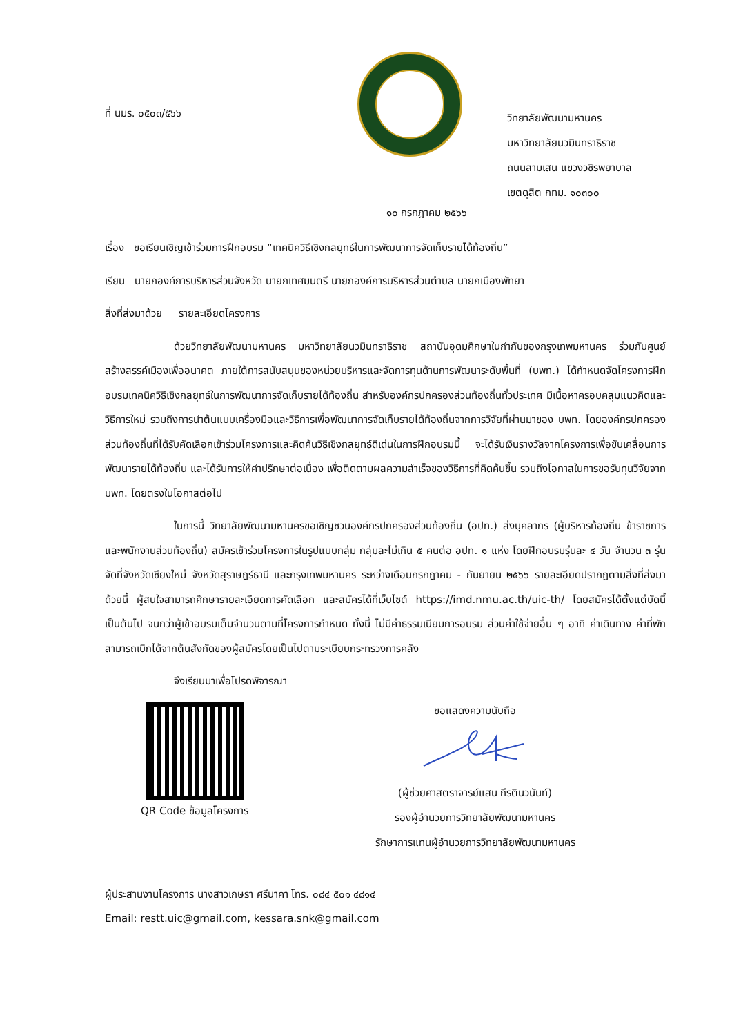ที่ นมร. ๐๕๐๓/๕๖๖
วิทยาลัยพัฒนามหานคร
มหาวิทยาลัยนวมินทราธิราช
ถนนสามเสน แขวงวชิรพยาบาล
เขตดุสิต กทม. ๑๐๓๐๐
๑๐ กรกฎาคม ๒๕๖๖
เรื่อง ขอเรียนเชิญเข้าร่วมการฝึกอบรม “เทคนิควิธีเชิงกลยุทธ์ในการพัฒนาการจัดเก็บรายได้ท้องถิ่น”
เรียน นายกองค์การบริหารส่วนจังหวัด นายกเทศมนตรี นายกองค์การบริหารส่วนตำบล นายกเมืองพัทยา
สิ่งที่ส่งมาด้วย รายละเอียดโครงการ
ด้วยวิทยาลัยพัฒนามหานคร มหาวิทยาลัยนวมินทราธิราช สถาบันอุดมศึกษาในกำกับของกรุงเทพมหานคร ร่วมกับศูนย์สร้างสรรค์เมืองเพื่ออนาคต ภายใต้การสนับสนุนของหน่วยบริหารและจัดการทุนด้านการพัฒนาระดับพื้นที่ (บพท.) ได้กำหนดจัดโครงการฝึกอบรมเทคนิควิธีเชิงกลยุทธ์ในการพัฒนาการจัดเก็บรายได้ท้องถิ่น สำหรับองค์กรปกครองส่วนท้องถิ่นทั่วประเทศ มีเนื้อหาครอบคลุมแนวคิดและวิธีการใหม่ รวมถึงการนำต้นแบบเครื่องมือและวิธีการเพื่อพัฒนาการจัดเก็บรายได้ท้องถิ่นจากการวิจัยที่ผ่านมาของ บพท. โดยองค์กรปกครองส่วนท้องถิ่นที่ได้รับคัดเลือกเข้าร่วมโครงการและคิดค้นวิธีเชิงกลยุทธ์ดีเด่นในการฝึกอบรมนี้ จะได้รับเงินรางวัลจากโครงการเพื่อขับเคลื่อนการพัฒนารายได้ท้องถิ่น และได้รับการให้คำปรึกษาต่อเนื่อง เพื่อติดตามผลความสำเร็จของวิธีการที่คิดค้นขึ้น รวมถึงโอกาสในการขอรับทุนวิจัยจาก บพท. โดยตรงในโอกาสต่อไป
ในการนี้ วิทยาลัยพัฒนามหานครขอเชิญชวนองค์กรปกครองส่วนท้องถิ่น (อปท.) ส่งบุคลากร (ผู้บริหารท้องถิ่น ข้าราชการและพนักงานส่วนท้องถิ่น) สมัครเข้าร่วมโครงการในรูปแบบกลุ่ม กลุ่มละไม่เกิน ๕ คนต่อ อปท. ๑ แห่ง โดยฝึกอบรมรุ่นละ ๔ วัน จำนวน ๓ รุ่น จัดที่จังหวัดเชียงใหม่ จังหวัดสุราษฎร์ธานี และกรุงเทพมหานคร ระหว่างเดือนกรกฎาคม - กันยายน ๒๕๖๖ รายละเอียดปรากฏตามสิ่งที่ส่งมาด้วยนี้ ผู้สนใจสามารถศึกษารายละเอียดการคัดเลือก และสมัครได้ที่เว็บไซต์ https://imd.nmu.ac.th/uic-th/ โดยสมัครได้ตั้งแต่บัดนี้เป็นต้นไป จนกว่าผู้เข้าอบรมเต็มจำนวนตามที่โครงการกำหนด ทั้งนี้ ไม่มีค่าธรรมเนียมการอบรม ส่วนค่าใช้จ่ายอื่น ๆ อาทิ ค่าเดินทาง ค่าที่พัก สามารถเบิกได้จากต้นสังกัดของผู้สมัครโดยเป็นไปตามระเบียบกระทรวงการคลัง
จึงเรียนมาเพื่อโปรดพิจารณา
QR Code ข้อมูลโครงการ
ขอแสดงความนับถือ
(ผู้ช่วยศาสตราจารย์แสน กีรตินวนันท์)
รองผู้อำนวยการวิทยาลัยพัฒนามหานคร
รักษาการแทนผู้อำนวยการวิทยาลัยพัฒนามหานคร
ผู้ประสานงานโครงการ นางสาวเกษรา ศรีนาคา โทร. ๐๘๔ ๕๐๑ ๔๘๑๔
Email: restt.uic@gmail.com, kessara.snk@gmail.com